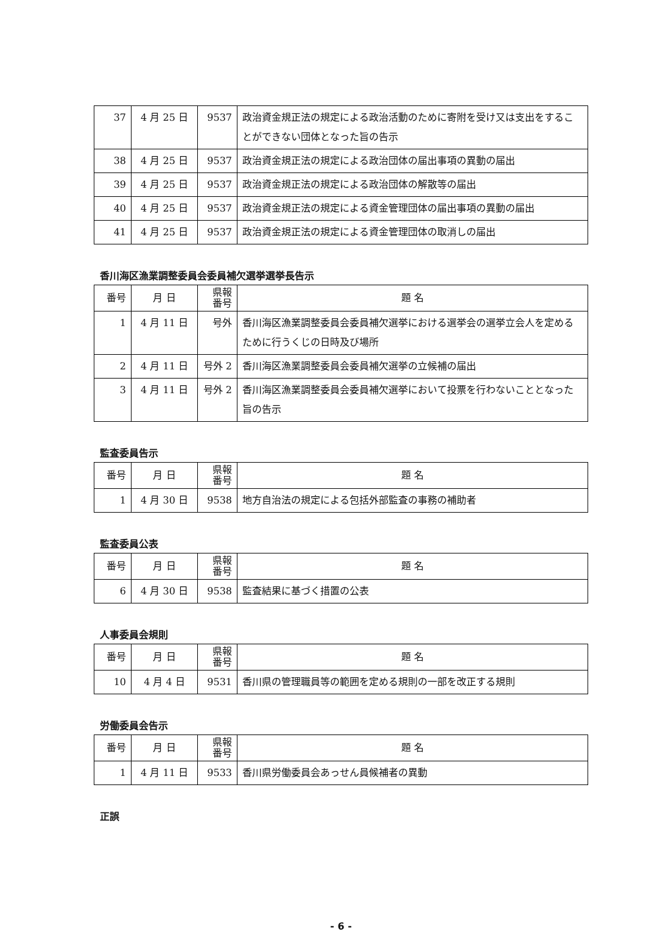| 37 | 4 月 25 日 | 9537 | 政治資金規正法の規定による政治活動のために寄附を受け又は支出をすることができない団体となった旨の告示 |
| 38 | 4 月 25 日 | 9537 | 政治資金規正法の規定による政治団体の届出事項の異動の届出 |
| 39 | 4 月 25 日 | 9537 | 政治資金規正法の規定による政治団体の解散等の届出 |
| 40 | 4 月 25 日 | 9537 | 政治資金規正法の規定による資金管理団体の届出事項の異動の届出 |
| 41 | 4 月 25 日 | 9537 | 政治資金規正法の規定による資金管理団体の取消しの届出 |
香川海区漁業調整委員会委員補欠選挙選挙長告示
| 番号 | 月 日 | 県報 番号 | 題 名 |
| --- | --- | --- | --- |
| 1 | 4 月 11 日 | 号外 | 香川海区漁業調整委員会委員補欠選挙における選挙会の選挙立会人を定めるために行うくじの日時及び場所 |
| 2 | 4 月 11 日 | 号外 2 | 香川海区漁業調整委員会委員補欠選挙の立候補の届出 |
| 3 | 4 月 11 日 | 号外 2 | 香川海区漁業調整委員会委員補欠選挙において投票を行わないこととなった旨の告示 |
監査委員告示
| 番号 | 月 日 | 県報 番号 | 題 名 |
| --- | --- | --- | --- |
| 1 | 4 月 30 日 | 9538 | 地方自治法の規定による包括外部監査の事務の補助者 |
監査委員公表
| 番号 | 月 日 | 県報 番号 | 題 名 |
| --- | --- | --- | --- |
| 6 | 4 月 30 日 | 9538 | 監査結果に基づく措置の公表 |
人事委員会規則
| 番号 | 月 日 | 県報 番号 | 題 名 |
| --- | --- | --- | --- |
| 10 | 4 月 4 日 | 9531 | 香川県の管理職員等の範囲を定める規則の一部を改正する規則 |
労働委員会告示
| 番号 | 月 日 | 県報 番号 | 題 名 |
| --- | --- | --- | --- |
| 1 | 4 月 11 日 | 9533 | 香川県労働委員会あっせん員候補者の異動 |
正誤
- 6 -